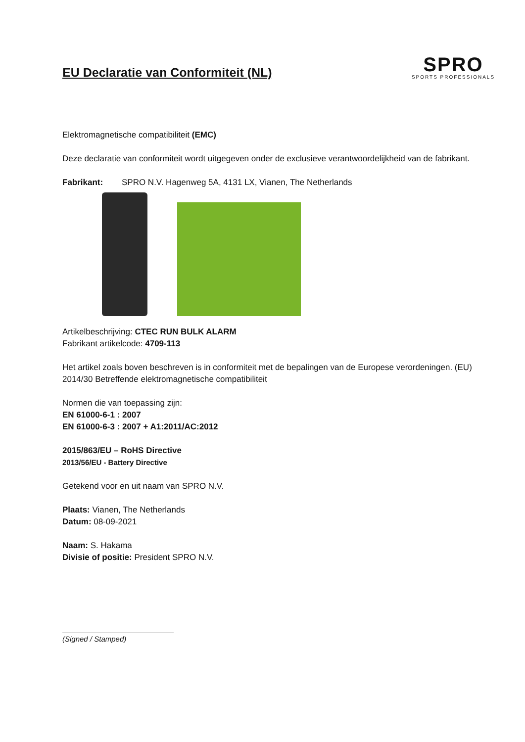EU Declaratie van Conformiteit (NL)
SPRO
SPORTS PROFESSIONALS
Elektromagnetische compatibiliteit (EMC)
Deze declaratie van conformiteit wordt uitgegeven onder de exclusieve verantwoordelijkheid van de fabrikant.
Fabrikant: SPRO N.V. Hagenweg 5A, 4131 LX, Vianen, The Netherlands
Artikelbeschrijving: CTEC RUN BULK ALARM
Fabrikant artikelcode: 4709-113
Het artikel zoals boven beschreven is in conformiteit met de bepalingen van de Europese verordeningen. (EU) 2014/30 Betreffende elektromagnetische compatibiliteit
Normen die van toepassing zijn:
EN 61000-6-1 : 2007
EN 61000-6-3 : 2007 + A1:2011/AC:2012
2015/863/EU – RoHS Directive
2013/56/EU - Battery Directive
Getekend voor en uit naam van SPRO N.V.
Plaats: Vianen, The Netherlands
Datum: 08-09-2021
Naam: S. Hakama
Divisie of positie: President SPRO N.V.
(Signed / Stamped)